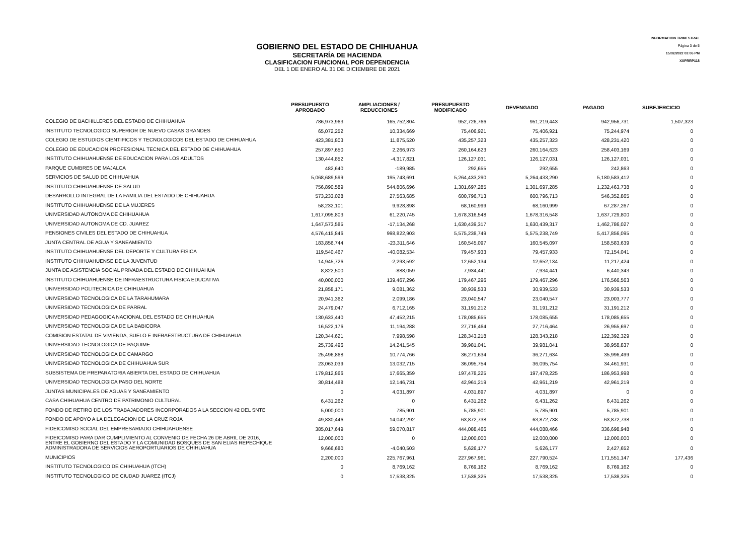INFORMACION TRIMESTRAL
Página 3 de 5
15/02/2022 03:06 PM
XXPRRP118
GOBIERNO DEL ESTADO DE CHIHUAHUA
SECRETARÍA DE HACIENDA
CLASIFICACION FUNCIONAL POR DEPENDENCIA
DEL 1 DE ENERO AL 31 DE DICIEMBRE DE 2021
| | PRESUPUESTO APROBADO | AMPLIACIONES / REDUCCIONES | PRESUPUESTO MODIFICADO | DEVENGADO | PAGADO | SUBEJERCICIO |
| --- | --- | --- | --- | --- | --- | --- |
| COLEGIO DE BACHILLERES DEL ESTADO DE CHIHUAHUA | 786,973,963 | 165,752,804 | 952,726,766 | 951,219,443 | 942,956,731 | 1,507,323 |
| INSTITUTO TECNOLOGICO SUPERIOR DE NUEVO CASAS GRANDES | 65,072,252 | 10,334,669 | 75,406,921 | 75,406,921 | 75,244,974 | 0 |
| COLEGIO DE ESTUDIOS CIENTIFICOS Y TECNOLOGICOS DEL ESTADO DE CHIHUAHUA | 423,381,803 | 11,875,520 | 435,257,323 | 435,257,323 | 428,231,420 | 0 |
| COLEGIO DE EDUCACION PROFESIONAL TECNICA DEL ESTADO DE CHIHUAHUA | 257,897,650 | 2,266,973 | 260,164,623 | 260,164,623 | 258,403,169 | 0 |
| INSTITUTO CHIHUAHUENSE DE EDUCACION PARA LOS ADULTOS | 130,444,852 | -4,317,821 | 126,127,031 | 126,127,031 | 126,127,031 | 0 |
| PARQUE CUMBRES DE MAJALCA | 482,640 | -189,985 | 292,655 | 292,655 | 242,863 | 0 |
| SERVICIOS DE SALUD DE CHIHUAHUA | 5,068,689,599 | 195,743,691 | 5,264,433,290 | 5,264,433,290 | 5,180,583,412 | 0 |
| INSTITUTO CHIHUAHUENSE DE SALUD | 756,890,589 | 544,806,696 | 1,301,697,285 | 1,301,697,285 | 1,232,463,738 | 0 |
| DESARROLLO INTEGRAL DE LA FAMILIA DEL ESTADO DE CHIHUAHUA | 573,233,028 | 27,563,685 | 600,796,713 | 600,796,713 | 546,352,865 | 0 |
| INSTITUTO CHIHUAHUENSE DE LA MUJERES | 58,232,101 | 9,928,898 | 68,160,999 | 68,160,999 | 67,287,267 | 0 |
| UNIVERSIDAD AUTONOMA DE CHIHUAHUA | 1,617,095,803 | 61,220,745 | 1,678,316,548 | 1,678,316,548 | 1,637,729,800 | 0 |
| UNIVERSIDAD AUTONOMA DE CD. JUAREZ | 1,647,573,585 | -17,134,268 | 1,630,439,317 | 1,630,439,317 | 1,462,786,027 | 0 |
| PENSIONES CIVILES DEL ESTADO DE CHIHUAHUA | 4,576,415,846 | 998,822,903 | 5,575,238,749 | 5,575,238,749 | 5,417,856,095 | 0 |
| JUNTA CENTRAL DE AGUA Y SANEAMIENTO | 183,856,744 | -23,311,646 | 160,545,097 | 160,545,097 | 158,583,639 | 0 |
| INSTITUTO CHIHUAHUENSE DEL DEPORTE Y CULTURA FISICA | 119,540,467 | -40,082,534 | 79,457,933 | 79,457,933 | 72,154,041 | 0 |
| INSTITUTO CHIHUAHUENSE DE LA JUVENTUD | 14,945,726 | -2,293,592 | 12,652,134 | 12,652,134 | 11,217,424 | 0 |
| JUNTA DE ASISTENCIA SOCIAL PRIVADA DEL ESTADO DE CHIHUAHUA | 8,822,500 | -888,059 | 7,934,441 | 7,934,441 | 6,440,343 | 0 |
| INSTITUTO CHIHUAHUENSE DE INFRAESTRUCTURA FISICA EDUCATIVA | 40,000,000 | 139,467,296 | 179,467,296 | 179,467,296 | 176,566,563 | 0 |
| UNIVERSIDAD POLITECNICA DE CHIHUAHUA | 21,858,171 | 9,081,362 | 30,939,533 | 30,939,533 | 30,939,533 | 0 |
| UNIVERSIDAD TECNOLOGICA DE LA TARAHUMARA | 20,941,362 | 2,099,186 | 23,040,547 | 23,040,547 | 23,003,777 | 0 |
| UNIVERSIDAD TECNOLOGICA DE PARRAL | 24,479,047 | 6,712,165 | 31,191,212 | 31,191,212 | 31,191,212 | 0 |
| UNIVERSIDAD PEDAGOGICA NACIONAL DEL ESTADO DE CHIHUAHUA | 130,633,440 | 47,452,215 | 178,085,655 | 178,085,655 | 178,085,655 | 0 |
| UNIVERSIDAD TECNOLOGICA DE LA BABICORA | 16,522,176 | 11,194,288 | 27,716,464 | 27,716,464 | 26,955,697 | 0 |
| COMISION ESTATAL DE VIVIENDA, SUELO E INFRAESTRUCTURA DE CHIHUAHUA | 120,344,621 | 7,998,598 | 128,343,218 | 128,343,218 | 122,392,329 | 0 |
| UNIVERSIDAD TECNOLOGICA DE PAQUIME | 25,739,496 | 14,241,545 | 39,981,041 | 39,981,041 | 38,958,837 | 0 |
| UNIVERSIDAD TECNOLOGICA DE CAMARGO | 25,496,868 | 10,774,766 | 36,271,634 | 36,271,634 | 35,996,499 | 0 |
| UNIVERSIDAD TECNOLOGICA DE CHIHUAHUA SUR | 23,063,039 | 13,032,715 | 36,095,754 | 36,095,754 | 34,461,931 | 0 |
| SUBSISTEMA DE PREPARATORIA ABIERTA DEL ESTADO DE CHIHUAHUA | 179,812,866 | 17,665,359 | 197,478,225 | 197,478,225 | 186,953,998 | 0 |
| UNIVERSIDAD TECNOLOGICA PASO DEL NORTE | 30,814,488 | 12,146,731 | 42,961,219 | 42,961,219 | 42,961,219 | 0 |
| JUNTAS MUNICIPALES DE AGUAS Y SANEAMIENTO | 0 | 4,031,897 | 4,031,897 | 4,031,897 | 0 | 0 |
| CASA CHIHUAHUA CENTRO DE PATRIMONIO CULTURAL | 6,431,262 | 0 | 6,431,262 | 6,431,262 | 6,431,262 | 0 |
| FONDO DE RETIRO DE LOS TRABAJADORES INCORPORADOS A LA SECCION 42 DEL SNTE | 5,000,000 | 785,901 | 5,785,901 | 5,785,901 | 5,785,901 | 0 |
| FONDO DE APOYO A LA DELEGACION DE LA CRUZ ROJA | 49,830,446 | 14,042,292 | 63,872,738 | 63,872,738 | 63,872,738 | 0 |
| FIDEICOMISO SOCIAL DEL EMPRESARIADO CHIHUAHUENSE | 385,017,649 | 59,070,817 | 444,088,466 | 444,088,466 | 336,698,948 | 0 |
| FIDEICOMISO PARA DAR CUMPLIMIENTO AL CONVENIO DE FECHA 26 DE ABRIL DE 2016, ENTRE EL GOBIERNO DEL ESTADO Y LA COMUNIDAD BOSQUES DE SAN ELIAS REPECHIQUE | 12,000,000 | 0 | 12,000,000 | 12,000,000 | 12,000,000 | 0 |
| ADMINISTRADORA DE SERVICIOS AEROPORTUARIOS DE CHIHUAHUA | 9,666,680 | -4,040,503 | 5,626,177 | 5,626,177 | 2,427,652 | 0 |
| MUNICIPIOS | 2,200,000 | 225,767,961 | 227,967,961 | 227,790,524 | 171,551,147 | 177,436 |
| INSTITUTO TECNOLOGICO DE CHIHUAHUA (ITCH) | 0 | 8,769,162 | 8,769,162 | 8,769,162 | 8,769,162 | 0 |
| INSTITUTO TECNOLOGICO DE CIUDAD JUAREZ (ITCJ) | 0 | 17,538,325 | 17,538,325 | 17,538,325 | 17,538,325 | 0 |